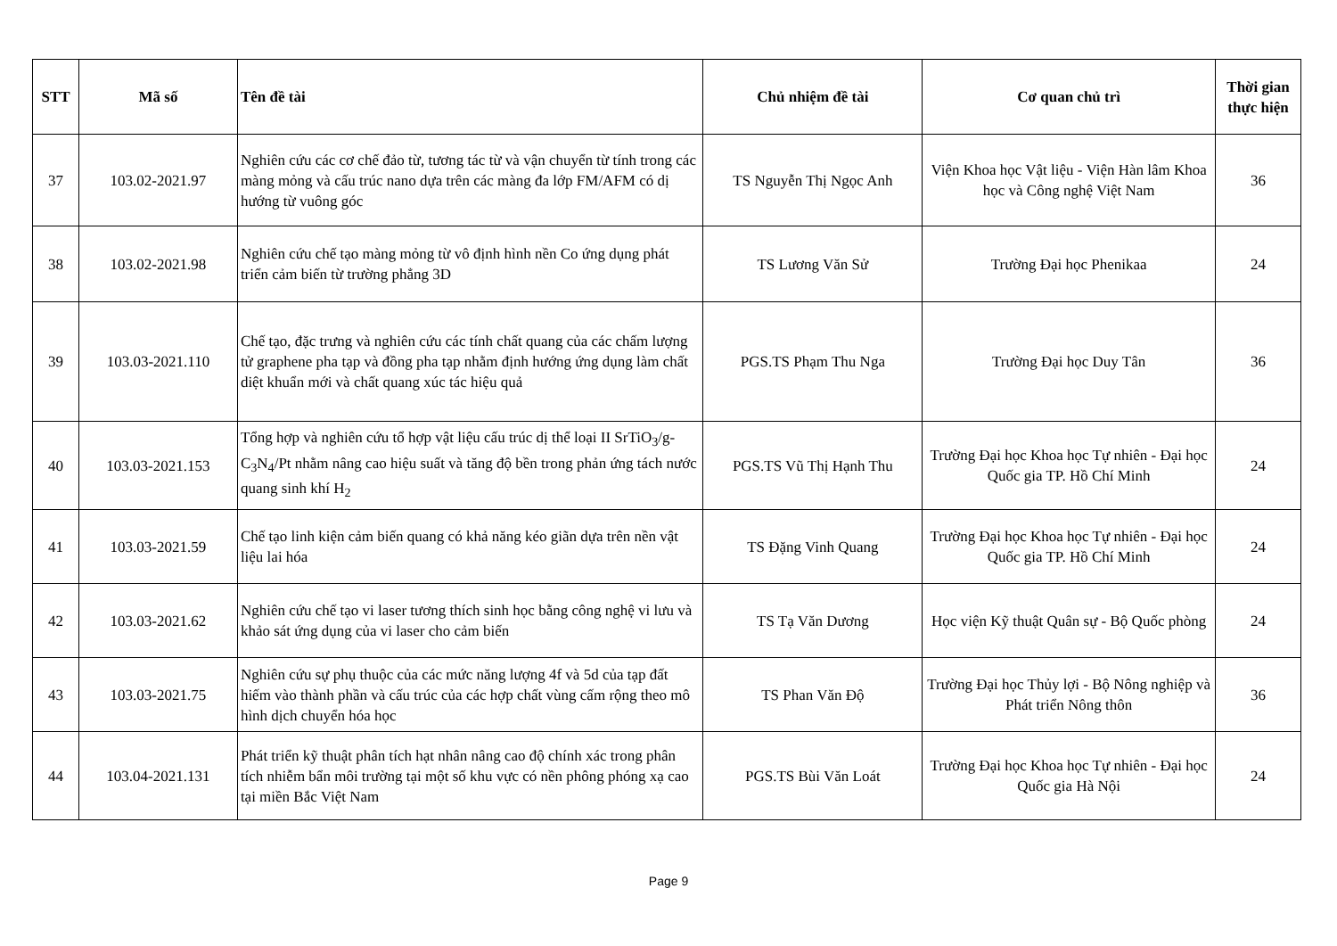| STT | Mã số | Tên đề tài | Chủ nhiệm đề tài | Cơ quan chủ trì | Thời gian thực hiện |
| --- | --- | --- | --- | --- | --- |
| 37 | 103.02-2021.97 | Nghiên cứu các cơ chế đảo từ, tương tác từ và vận chuyển từ tính trong các màng mỏng và cấu trúc nano dựa trên các màng đa lớp FM/AFM có dị hướng từ vuông góc | TS Nguyễn Thị Ngọc Anh | Viện Khoa học Vật liệu - Viện Hàn lâm Khoa học và Công nghệ Việt Nam | 36 |
| 38 | 103.02-2021.98 | Nghiên cứu chế tạo màng mỏng từ vô định hình nền Co ứng dụng phát triển cảm biến từ trường phẳng 3D | TS Lương Văn Sử | Trường Đại học Phenikaa | 24 |
| 39 | 103.03-2021.110 | Chế tạo, đặc trưng và nghiên cứu các tính chất quang của các chấm lượng tử graphene pha tạp và đồng pha tạp nhằm định hướng ứng dụng làm chất diệt khuẩn mới và chất quang xúc tác hiệu quả | PGS.TS Phạm Thu Nga | Trường Đại học Duy Tân | 36 |
| 40 | 103.03-2021.153 | Tổng hợp và nghiên cứu tổ hợp vật liệu cấu trúc dị thể loại II SrTiO<sub>3</sub>/g-C<sub>3</sub>N<sub>4</sub>/Pt nhằm nâng cao hiệu suất và tăng độ bền trong phản ứng tách nước quang sinh khí H<sub>2</sub> | PGS.TS Vũ Thị Hạnh Thu | Trường Đại học Khoa học Tự nhiên - Đại học Quốc gia TP. Hồ Chí Minh | 24 |
| 41 | 103.03-2021.59 | Chế tạo linh kiện cảm biến quang có khả năng kéo giãn dựa trên nền vật liệu lai hóa | TS Đặng Vinh Quang | Trường Đại học Khoa học Tự nhiên - Đại học Quốc gia TP. Hồ Chí Minh | 24 |
| 42 | 103.03-2021.62 | Nghiên cứu chế tạo vi laser tương thích sinh học bằng công nghệ vi lưu và khảo sát ứng dụng của vi laser cho cảm biến | TS Tạ Văn Dương | Học viện Kỹ thuật Quân sự - Bộ Quốc phòng | 24 |
| 43 | 103.03-2021.75 | Nghiên cứu sự phụ thuộc của các mức năng lượng 4f và 5d của tạp đất hiếm vào thành phần và cấu trúc của các hợp chất vùng cấm rộng theo mô hình dịch chuyển hóa học | TS Phan Văn Độ | Trường Đại học Thủy lợi - Bộ Nông nghiệp và Phát triển Nông thôn | 36 |
| 44 | 103.04-2021.131 | Phát triển kỹ thuật phân tích hạt nhân nâng cao độ chính xác trong phân tích nhiễm bẩn môi trường tại một số khu vực có nền phông phóng xạ cao tại miền Bắc Việt Nam | PGS.TS Bùi Văn Loát | Trường Đại học Khoa học Tự nhiên - Đại học Quốc gia Hà Nội | 24 |
Page 9